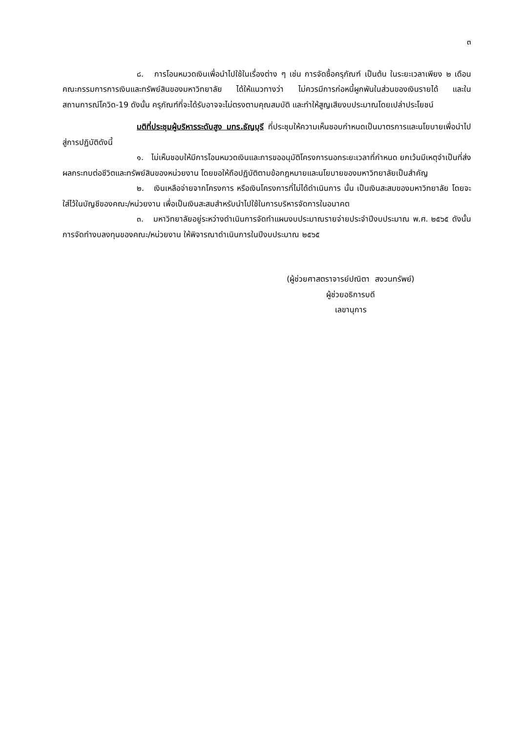๓
๘. การโอนหมวดเงินเพื่อนำไปใช้ในเรื่องต่าง ๆ เช่น การจัดซื้อครุภัณฑ์ เป็นต้น ในระยะเวลาเพียง ๒ เดือน คณะกรรมการการเงินและทรัพย์สินของมหาวิทยาลัย ได้ให้แนวทางว่า ไม่ควรมีการก่อหนี้ผูกพันในส่วนของเงินรายได้ และในสถานการณ์โควิด-19 ดังนั้น ครุภัณฑ์ที่จะได้รับอาจจะไม่ตรงตามคุณสมบัติ และทำให้สูญเสียงบประมาณโดยเปล่าประโยชน์
มติที่ประชุมผู้บริหารระดับสูง มทร.ธัญบุรี ที่ประชุมให้ความเห็นชอบกำหนดเป็นมาตรการและนโยบายเพื่อนำไปสู่การปฏิบัติดังนี้
๑. ไม่เห็นชอบให้มีการโอนหมวดเงินและการขออนุมัติโครงการนอกระยะเวลาที่กำหนด ยกเว้นมีเหตุจำเป็นที่ส่งผลกระทบต่อชีวิตและทรัพย์สินของหน่วยงาน โดยขอให้ถือปฏิบัติตามข้อกฎหมายและนโยบายของมหาวิทยาลัยเป็นสำคัญ
๒. เงินเหลือจ่ายจากโครงการ หรือเงินโครงการที่ไม่ได้ดำเนินการ นั้น เป็นเงินสะสมของมหาวิทยาลัย โดยจะใส่ไว้ในบัญชีของคณะ/หน่วยงาน เพื่อเป็นเงินสะสมสำหรับนำไปใช้ในการบริหารจัดการในอนาคต
๓. มหาวิทยาลัยอยู่ระหว่างดำเนินการจัดทำแผนงบประมาณรายจ่ายประจำปีงบประมาณ พ.ศ. ๒๕๖๕ ดังนั้น การจัดทำงบลงทุนของคณะ/หน่วยงาน ให้พิจารณาดำเนินการในปีงบประมาณ ๒๕๖๕
(ผู้ช่วยศาสตราจารย์ปณิตา สงวนทรัพย์)
ผู้ช่วยอธิการบดี
เลขานุการ